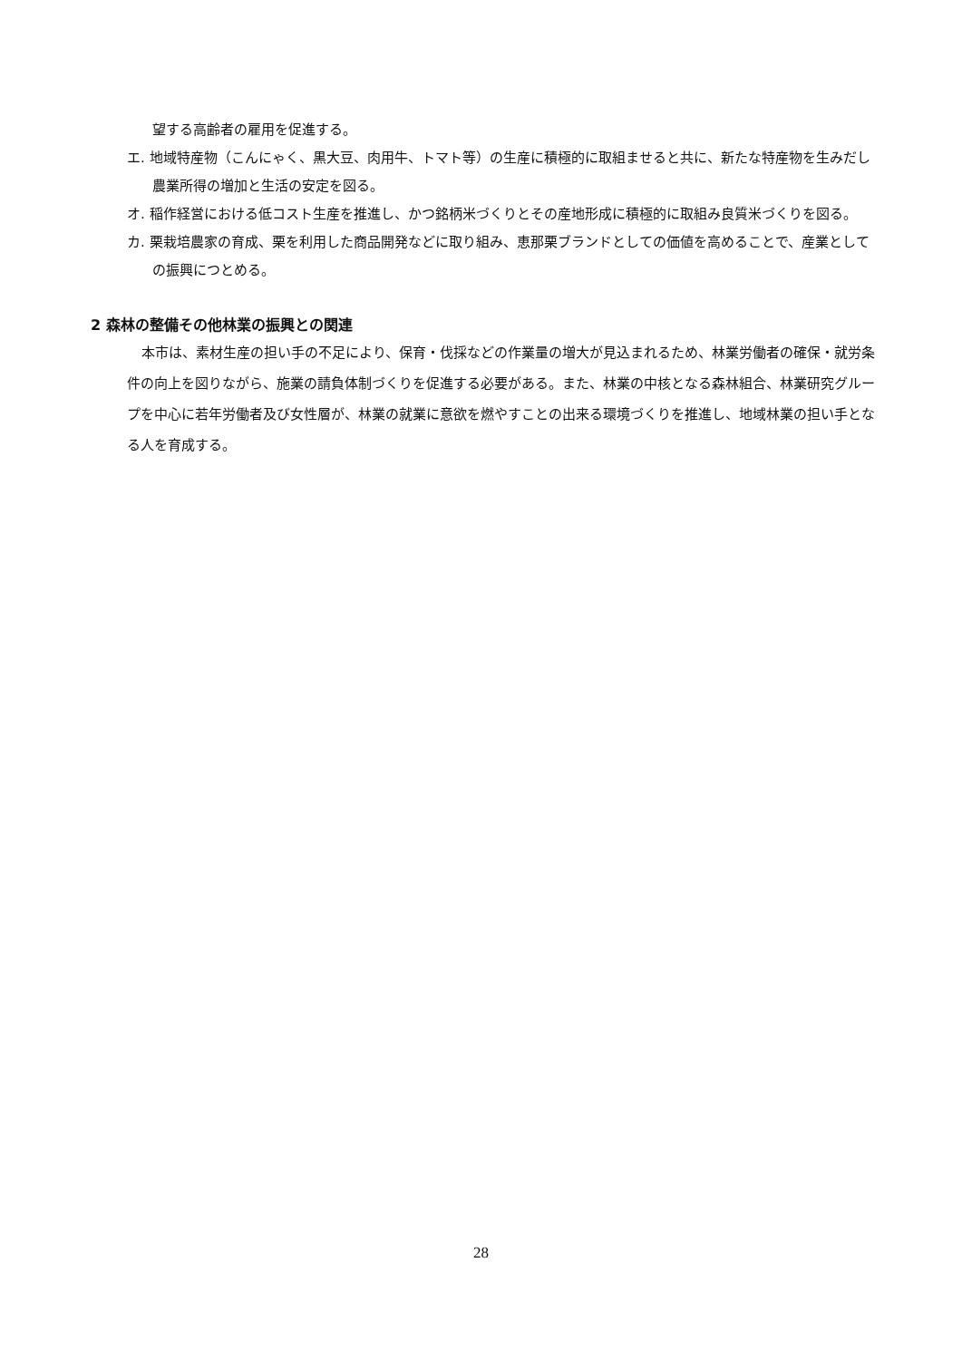望する高齢者の雇用を促進する。
エ. 地域特産物（こんにゃく、黒大豆、肉用牛、トマト等）の生産に積極的に取組ませると共に、新たな特産物を生みだし農業所得の増加と生活の安定を図る。
オ. 稲作経営における低コスト生産を推進し、かつ銘柄米づくりとその産地形成に積極的に取組み良質米づくりを図る。
カ. 栗栽培農家の育成、栗を利用した商品開発などに取り組み、恵那栗ブランドとしての価値を高めることで、産業としての振興につとめる。
2 森林の整備その他林業の振興との関連
本市は、素材生産の担い手の不足により、保育・伐採などの作業量の増大が見込まれるため、林業労働者の確保・就労条件の向上を図りながら、施業の請負体制づくりを促進する必要がある。また、林業の中核となる森林組合、林業研究グループを中心に若年労働者及び女性層が、林業の就業に意欲を燃やすことの出来る環境づくりを推進し、地域林業の担い手となる人を育成する。
28